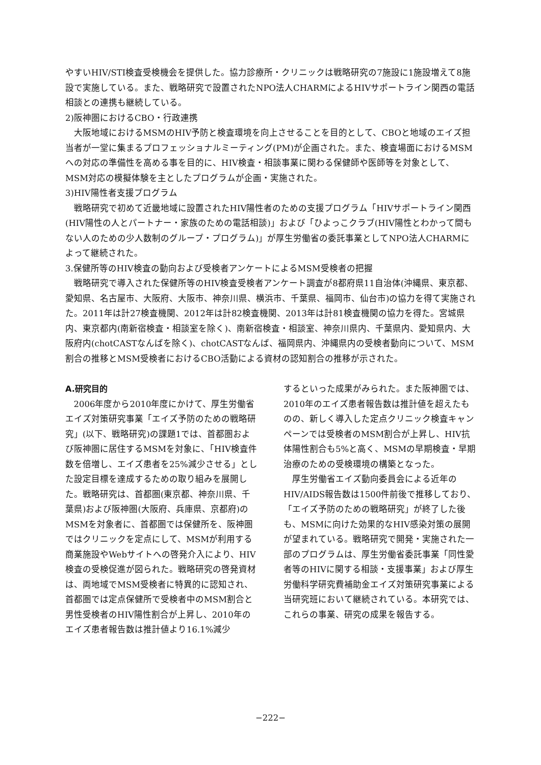やすいHIV/STI検査受検機会を提供した。協力診療所・クリニックは戦略研究の7施設に1施設増えて8施設で実施している。また、戦略研究で設置されたNPO法人CHARMによるHIVサポートライン関西の電話相談との連携も継続している。
2)阪神圏におけるCBO・行政連携
大阪地域におけるMSMのHIV予防と検査環境を向上させることを目的として、CBOと地域のエイズ担当者が一堂に集まるプロフェッショナルミーティング(PM)が企画された。また、検査場面におけるMSMへの対応の準備性を高める事を目的に、HIV検査・相談事業に関わる保健師や医師等を対象として、MSM対応の模擬体験を主としたプログラムが企画・実施された。
3)HIV陽性者支援プログラム
戦略研究で初めて近畿地域に設置されたHIV陽性者のための支援プログラム「HIVサポートライン関西(HIV陽性の人とパートナー・家族のための電話相談)」および「ひよっこクラブ(HIV陽性とわかって間もない人のための少人数制のグループ・プログラム)」が厚生労働省の委託事業としてNPO法人CHARMによって継続された。
3.保健所等のHIV検査の動向および受検者アンケートによるMSM受検者の把握
戦略研究で導入された保健所等のHIV検査受検者アンケート調査が8都府県11自治体(沖縄県、東京都、愛知県、名古屋市、大阪府、大阪市、神奈川県、横浜市、千葉県、福岡市、仙台市)の協力を得て実施された。2011年は計27検査機関、2012年は計82検査機関、2013年は計81検査機関の協力を得た。宮城県内、東京都内(南新宿検査・相談室を除く)、南新宿検査・相談室、神奈川県内、千葉県内、愛知県内、大阪府内(chotCASTなんばを除く)、chotCASTなんば、福岡県内、沖縄県内の受検者動向について、MSM割合の推移とMSM受検者におけるCBO活動による資材の認知割合の推移が示された。
A.研究目的
2006年度から2010年度にかけて、厚生労働省エイズ対策研究事業「エイズ予防のための戦略研究」(以下、戦略研究)の課題1では、首都圏および阪神圏に居住するMSMを対象に、「HIV検査件数を倍増し、エイズ患者を25%減少させる」とした設定目標を達成するための取り組みを展開した。戦略研究は、首都圏(東京都、神奈川県、千葉県)および阪神圏(大阪府、兵庫県、京都府)のMSMを対象者に、首都圏では保健所を、阪神圏ではクリニックを定点にして、MSMが利用する商業施設やWebサイトへの啓発介入により、HIV検査の受検促進が図られた。戦略研究の啓発資材は、両地域でMSM受検者に特異的に認知され、首都圏では定点保健所で受検者中のMSM割合と男性受検者のHIV陽性割合が上昇し、2010年のエイズ患者報告数は推計値より16.1%減少
するといった成果がみられた。また阪神圏では、2010年のエイズ患者報告数は推計値を超えたものの、新しく導入した定点クリニック検査キャンペーンでは受検者のMSM割合が上昇し、HIV抗体陽性割合も5%と高く、MSMの早期検査・早期治療のための受検環境の構築となった。
厚生労働省エイズ動向委員会による近年のHIV/AIDS報告数は1500件前後で推移しており、「エイズ予防のための戦略研究」が終了した後も、MSMに向けた効果的なHIV感染対策の展開が望まれている。戦略研究で開発・実施された一部のプログラムは、厚生労働省委託事業「同性愛者等のHIVに関する相談・支援事業」および厚生労働科学研究費補助金エイズ対策研究事業による当研究班において継続されている。本研究では、これらの事業、研究の成果を報告する。
−222−